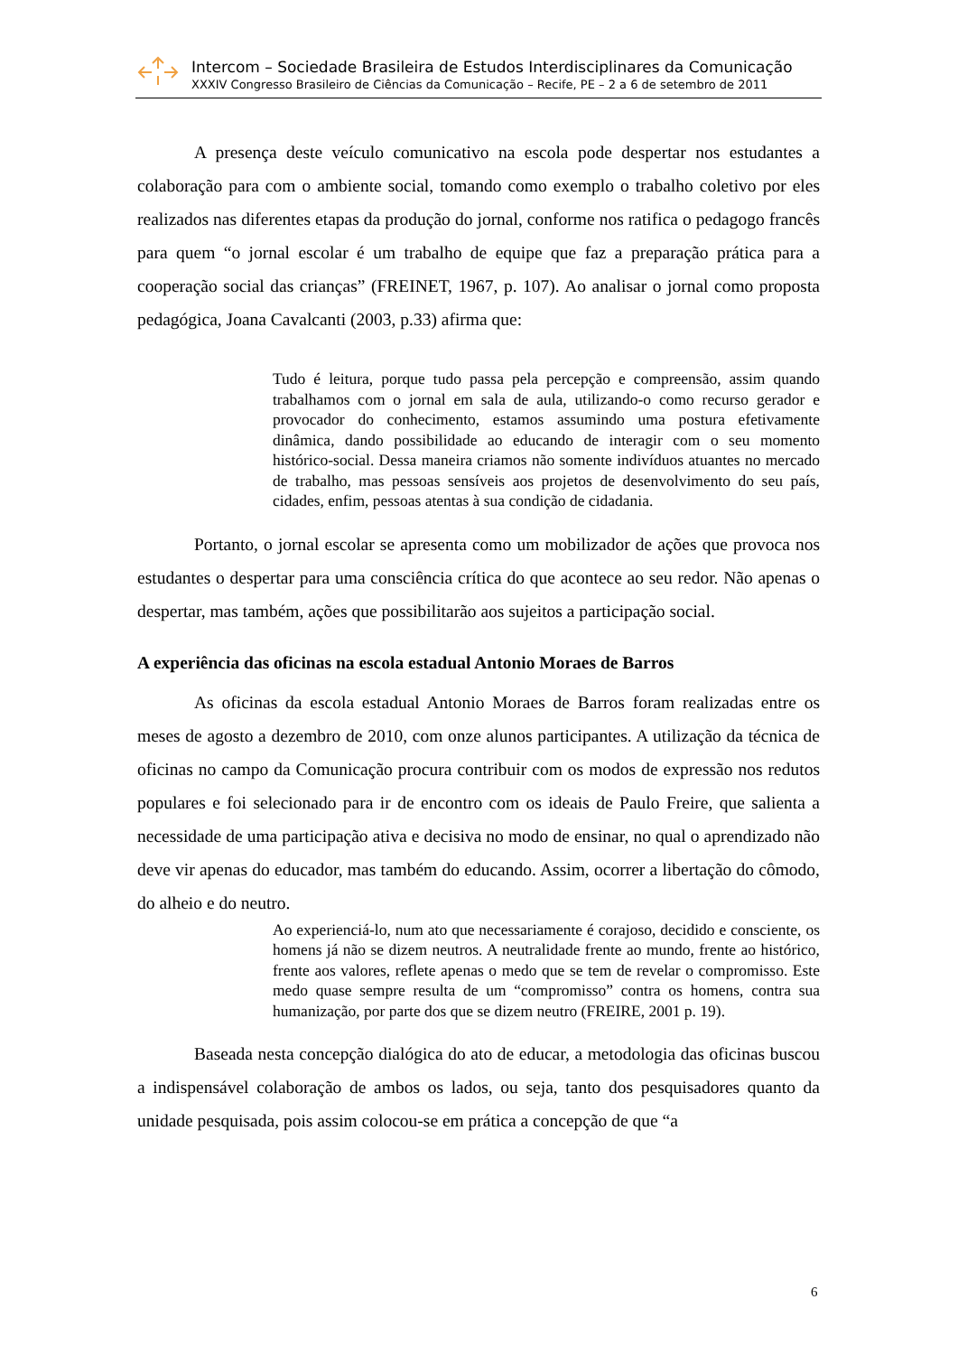Intercom – Sociedade Brasileira de Estudos Interdisciplinares da Comunicação
XXXIV Congresso Brasileiro de Ciências da Comunicação – Recife, PE – 2 a 6 de setembro de 2011
A presença deste veículo comunicativo na escola pode despertar nos estudantes a colaboração para com o ambiente social, tomando como exemplo o trabalho coletivo por eles realizados nas diferentes etapas da produção do jornal, conforme nos ratifica o pedagogo francês para quem “o jornal escolar é um trabalho de equipe que faz a preparação prática para a cooperação social das crianças” (FREINET, 1967, p. 107). Ao analisar o jornal como proposta pedagógica, Joana Cavalcanti (2003, p.33) afirma que:
Tudo é leitura, porque tudo passa pela percepção e compreensão, assim quando trabalhamos com o jornal em sala de aula, utilizando-o como recurso gerador e provocador do conhecimento, estamos assumindo uma postura efetivamente dinâmica, dando possibilidade ao educando de interagir com o seu momento histórico-social. Dessa maneira criamos não somente indivíduos atuantes no mercado de trabalho, mas pessoas sensíveis aos projetos de desenvolvimento do seu país, cidades, enfim, pessoas atentas à sua condição de cidadania.
Portanto, o jornal escolar se apresenta como um mobilizador de ações que provoca nos estudantes o despertar para uma consciência crítica do que acontece ao seu redor. Não apenas o despertar, mas também, ações que possibilitarão aos sujeitos a participação social.
A experiência das oficinas na escola estadual Antonio Moraes de Barros
As oficinas da escola estadual Antonio Moraes de Barros foram realizadas entre os meses de agosto a dezembro de 2010, com onze alunos participantes. A utilização da técnica de oficinas no campo da Comunicação procura contribuir com os modos de expressão nos redutos populares e foi selecionado para ir de encontro com os ideais de Paulo Freire, que salienta a necessidade de uma participação ativa e decisiva no modo de ensinar, no qual o aprendizado não deve vir apenas do educador, mas também do educando. Assim, ocorrer a libertação do cômodo, do alheio e do neutro.
Ao experienciá-lo, num ato que necessariamente é corajoso, decidido e consciente, os homens já não se dizem neutros. A neutralidade frente ao mundo, frente ao histórico, frente aos valores, reflete apenas o medo que se tem de revelar o compromisso. Este medo quase sempre resulta de um “compromisso” contra os homens, contra sua humanização, por parte dos que se dizem neutro (FREIRE, 2001 p. 19).
Baseada nesta concepção dialógica do ato de educar, a metodologia das oficinas buscou a indispensável colaboração de ambos os lados, ou seja, tanto dos pesquisadores quanto da unidade pesquisada, pois assim colocou-se em prática a concepção de que “a
6